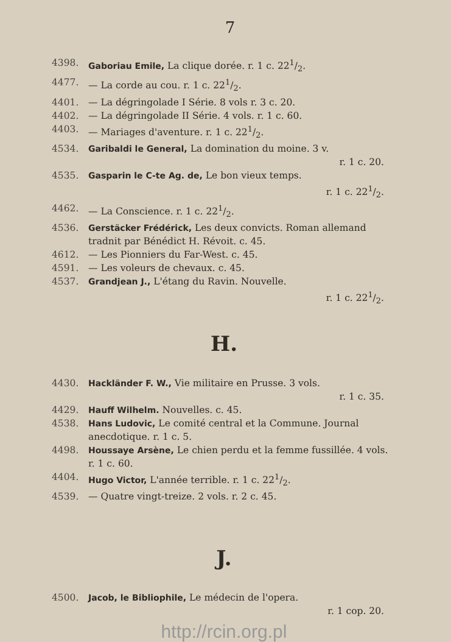7
4398. Gaboriau Emile, La clique dorée. r. 1 c. 221/2.
4477. — La corde au cou. r. 1 c. 221/2.
4401. — La dégringolade I Série. 8 vols r. 3 c. 20.
4402. — La dégringolade II Série. 4 vols. r. 1 c. 60.
4403. — Mariages d'aventure. r. 1 c. 221/2.
4534. Garibaldi le General, La domination du moine. 3 v.
r. 1 c. 20.
4535. Gasparin le C-te Ag. de, Le bon vieux temps.
r. 1 c. 221/2.
4462. — La Conscience. r. 1 c. 221/2.
4536. Gerstäcker Frédérick, Les deux convicts. Roman allemand tradnit par Bénédict H. Révoit. c. 45.
4612. — Les Pionniers du Far-West. c. 45.
4591. — Les voleurs de chevaux. c. 45.
4537. Grandjean J., L'étang du Ravin. Nouvelle.
r. 1 c. 221/2.
H.
4430. Hackländer F. W., Vie militaire en Prusse. 3 vols.
r. 1 c. 35.
4429. Hauff Wilhelm. Nouvelles. c. 45.
4538. Hans Ludovic, Le comité central et la Commune. Journal anecdotique. r. 1 c. 5.
4498. Houssaye Arsène, Le chien perdu et la femme fussillée. 4 vols. r. 1 c. 60.
4404. Hugo Victor, L'année terrible. r. 1 c. 221/2.
4539. — Quatre vingt-treize. 2 vols. r. 2 c. 45.
J.
4500. Jacob, le Bibliophile, Le médecin de l'opera.
r. 1 cop. 20.
http://rcin.org.pl